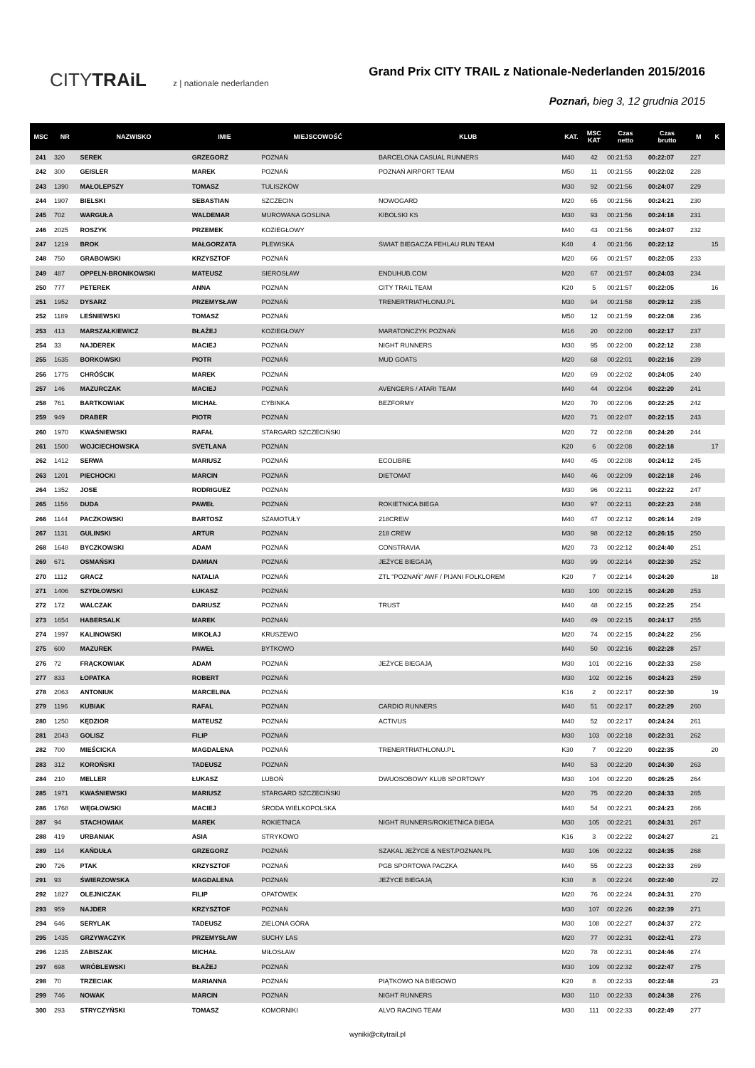CITYTRAiL z | nationale nederlanden
Grand Prix CITY TRAIL z Nationale-Nederlanden 2015/2016
Poznań, bieg 3, 12 grudnia 2015
| MSC | NR | NAZWISKO | IMIE | MIEJSCOWOŚĆ | KLUB | KAT. | MSC KAT | Czas netto | Czas brutto | M | K |
| --- | --- | --- | --- | --- | --- | --- | --- | --- | --- | --- | --- |
| 241 | 320 | SEREK | GRZEGORZ | POZNAŃ | BARCELONA CASUAL RUNNERS | M40 | 42 | 00:21:53 | 00:22:07 | 227 | |
| 242 | 300 | GEISLER | MAREK | POZNAŃ | POZNAŃ AIRPORT TEAM | M50 | 11 | 00:21:55 | 00:22:02 | 228 | |
| 243 | 1390 | MAŁOLEPSZY | TOMASZ | TULISZKÓW | | M30 | 92 | 00:21:56 | 00:24:07 | 229 | |
| 244 | 1907 | BIELSKI | SEBASTIAN | SZCZECIN | NOWOGARD | M20 | 65 | 00:21:56 | 00:24:21 | 230 | |
| 245 | 702 | WARGUŁA | WALDEMAR | MUROWANA GOSLINA | KIBOLSKI KS | M30 | 93 | 00:21:56 | 00:24:18 | 231 | |
| 246 | 2025 | ROSZYK | PRZEMEK | KOZIEGŁOWY | | M40 | 43 | 00:21:56 | 00:24:07 | 232 | |
| 247 | 1219 | BROK | MAŁGORZATA | PLEWISKA | ŚWIAT BIEGACZA FEHLAU RUN TEAM | K40 | 4 | 00:21:56 | 00:22:12 | | 15 |
| 248 | 750 | GRABOWSKI | KRZYSZTOF | POZNAŃ | | M20 | 66 | 00:21:57 | 00:22:05 | 233 | |
| 249 | 487 | OPPELN-BRONIKOWSKI | MATEUSZ | SIEROSŁAW | ENDUHUB.COM | M20 | 67 | 00:21:57 | 00:24:03 | 234 | |
| 250 | 777 | PETEREK | ANNA | POZNAN | CITY TRAIL TEAM | K20 | 5 | 00:21:57 | 00:22:05 | | 16 |
| 251 | 1952 | DYSARZ | PRZEMYSŁAW | POZNAŃ | TRENERTRIATHLONU.PL | M30 | 94 | 00:21:58 | 00:29:12 | 235 | |
| 252 | 1189 | LEŚNIEWSKI | TOMASZ | POZNAŃ | | M50 | 12 | 00:21:59 | 00:22:08 | 236 | |
| 253 | 413 | MARSZAŁKIEWICZ | BŁAŻEJ | KOZIEGŁOWY | MARATOŃCZYK POZNAŃ | M16 | 20 | 00:22:00 | 00:22:17 | 237 | |
| 254 | 33 | NAJDEREK | MACIEJ | POZNAŃ | NIGHT RUNNERS | M30 | 95 | 00:22:00 | 00:22:12 | 238 | |
| 255 | 1635 | BORKOWSKI | PIOTR | POZNAŃ | MUD GOATS | M20 | 68 | 00:22:01 | 00:22:16 | 239 | |
| 256 | 1775 | CHRÓŚCIK | MAREK | POZNAŃ | | M20 | 69 | 00:22:02 | 00:24:05 | 240 | |
| 257 | 146 | MAZURCZAK | MACIEJ | POZNAŃ | AVENGERS / ATARI TEAM | M40 | 44 | 00:22:04 | 00:22:20 | 241 | |
| 258 | 761 | BARTKOWIAK | MICHAŁ | CYBINKA | BEZFORMY | M20 | 70 | 00:22:06 | 00:22:25 | 242 | |
| 259 | 949 | DRABER | PIOTR | POZNAŃ | | M20 | 71 | 00:22:07 | 00:22:15 | 243 | |
| 260 | 1970 | KWAŚNIEWSKI | RAFAŁ | STARGARD SZCZECIŃSKI | | M20 | 72 | 00:22:08 | 00:24:20 | 244 | |
| 261 | 1500 | WOJCIECHOWSKA | SVETLANA | POZNAN | | K20 | 6 | 00:22:08 | 00:22:18 | | 17 |
| 262 | 1412 | SERWA | MARIUSZ | POZNAŃ | ECOLIBRE | M40 | 45 | 00:22:08 | 00:24:12 | 245 | |
| 263 | 1201 | PIECHOCKI | MARCIN | POZNAŃ | DIETOMAT | M40 | 46 | 00:22:09 | 00:22:18 | 246 | |
| 264 | 1352 | JOSE | RODRIGUEZ | POZNAN | | M30 | 96 | 00:22:11 | 00:22:22 | 247 | |
| 265 | 1156 | DUDA | PAWEŁ | POZNAŃ | ROKIETNICA BIEGA | M30 | 97 | 00:22:11 | 00:22:23 | 248 | |
| 266 | 1144 | PACZKOWSKI | BARTOSZ | SZAMOTUŁY | 218CREW | M40 | 47 | 00:22:12 | 00:26:14 | 249 | |
| 267 | 1131 | GULINSKI | ARTUR | POZNAN | 218 CREW | M30 | 98 | 00:22:12 | 00:26:15 | 250 | |
| 268 | 1648 | BYCZKOWSKI | ADAM | POZNAŃ | CONSTRAVIA | M20 | 73 | 00:22:12 | 00:24:40 | 251 | |
| 269 | 671 | OSMAŃSKI | DAMIAN | POZNAŃ | JEŻYCE BIEGAJĄ | M30 | 99 | 00:22:14 | 00:22:30 | 252 | |
| 270 | 1112 | GRACZ | NATALIA | POZNAŃ | ZTL "POZNAŃ" AWF / PIJANI FOLKLOREM | K20 | 7 | 00:22:14 | 00:24:20 | | 18 |
| 271 | 1406 | SZYDŁOWSKI | ŁUKASZ | POZNAŃ | | M30 | 100 | 00:22:15 | 00:24:20 | 253 | |
| 272 | 172 | WALCZAK | DARIUSZ | POZNAŃ | TRUST | M40 | 48 | 00:22:15 | 00:22:25 | 254 | |
| 273 | 1654 | HABERSALK | MAREK | POZNAŃ | | M40 | 49 | 00:22:15 | 00:24:17 | 255 | |
| 274 | 1997 | KALINOWSKI | MIKOŁAJ | KRUSZEWO | | M20 | 74 | 00:22:15 | 00:24:22 | 256 | |
| 275 | 600 | MAZUREK | PAWEŁ | BYTKOWO | | M40 | 50 | 00:22:16 | 00:22:28 | 257 | |
| 276 | 72 | FRĄCKOWIAK | ADAM | POZNAŃ | JEŻYCE BIEGAJĄ | M30 | 101 | 00:22:16 | 00:22:33 | 258 | |
| 277 | 833 | ŁOPATKA | ROBERT | POZNAŃ | | M30 | 102 | 00:22:16 | 00:24:23 | 259 | |
| 278 | 2063 | ANTONIUK | MARCELINA | POZNAŃ | | K16 | 2 | 00:22:17 | 00:22:30 | | 19 |
| 279 | 1196 | KUBIAK | RAFAL | POZNAN | CARDIO RUNNERS | M40 | 51 | 00:22:17 | 00:22:29 | 260 | |
| 280 | 1250 | KĘDZIOR | MATEUSZ | POZNAŃ | ACTIVUS | M40 | 52 | 00:22:17 | 00:24:24 | 261 | |
| 281 | 2043 | GOLISZ | FILIP | POZNAŃ | | M30 | 103 | 00:22:18 | 00:22:31 | 262 | |
| 282 | 700 | MIEŚCICKA | MAGDALENA | POZNAŃ | TRENERTRIATHLONU.PL | K30 | 7 | 00:22:20 | 00:22:35 | | 20 |
| 283 | 312 | KOROŃSKI | TADEUSZ | POZNAŃ | | M40 | 53 | 00:22:20 | 00:24:30 | 263 | |
| 284 | 210 | MELLER | ŁUKASZ | LUBOŃ | DWUOSOBOWY KLUB SPORTOWY | M30 | 104 | 00:22:20 | 00:26:25 | 264 | |
| 285 | 1971 | KWAŚNIEWSKI | MARIUSZ | STARGARD SZCZECIŃSKI | | M20 | 75 | 00:22:20 | 00:24:33 | 265 | |
| 286 | 1768 | WĘGŁOWSKI | MACIEJ | ŚRODA WIELKOPOLSKA | | M40 | 54 | 00:22:21 | 00:24:23 | 266 | |
| 287 | 94 | STACHOWIAK | MAREK | ROKIETNICA | NIGHT RUNNERS/ROKIETNICA BIEGA | M30 | 105 | 00:22:21 | 00:24:31 | 267 | |
| 288 | 419 | URBANIAK | ASIA | STRYKOWO | | K16 | 3 | 00:22:22 | 00:24:27 | | 21 |
| 289 | 114 | KAŃDUŁA | GRZEGORZ | POZNAŃ | SZAKAL JEŻYCE & NEST.POZNAN.PL | M30 | 106 | 00:22:22 | 00:24:35 | 268 | |
| 290 | 726 | PTAK | KRZYSZTOF | POZNAŃ | PGB SPORTOWA PACZKA | M40 | 55 | 00:22:23 | 00:22:33 | 269 | |
| 291 | 93 | ŚWIERZOWSKA | MAGDALENA | POZNAŃ | JEŻYCE BIEGAJĄ | K30 | 8 | 00:22:24 | 00:22:40 | | 22 |
| 292 | 1827 | OLEJNICZAK | FILIP | OPATÓWEK | | M20 | 76 | 00:22:24 | 00:24:31 | 270 | |
| 293 | 959 | NAJDER | KRZYSZTOF | POZNAŃ | | M30 | 107 | 00:22:26 | 00:22:39 | 271 | |
| 294 | 646 | SERYLAK | TADEUSZ | ZIELONA GÓRA | | M30 | 108 | 00:22:27 | 00:24:37 | 272 | |
| 295 | 1435 | GRZYWACZYK | PRZEMYSŁAW | SUCHY LAS | | M20 | 77 | 00:22:31 | 00:22:41 | 273 | |
| 296 | 1235 | ZABISZAK | MICHAŁ | MIŁOSŁAW | | M20 | 78 | 00:22:31 | 00:24:46 | 274 | |
| 297 | 698 | WRÓBLEWSKI | BŁAŻEJ | POZNAŃ | | M30 | 109 | 00:22:32 | 00:22:47 | 275 | |
| 298 | 70 | TRZECIAK | MARIANNA | POZNAŃ | PIĄTKOWO NA BIEGOWO | K20 | 8 | 00:22:33 | 00:22:48 | | 23 |
| 299 | 746 | NOWAK | MARCIN | POZNAŃ | NIGHT RUNNERS | M30 | 110 | 00:22:33 | 00:24:38 | 276 | |
| 300 | 293 | STRYCZYŃSKI | TOMASZ | KOMORNIKI | ALVO RACING TEAM | M30 | 111 | 00:22:33 | 00:22:49 | 277 | |
wyniki@citytrail.pl